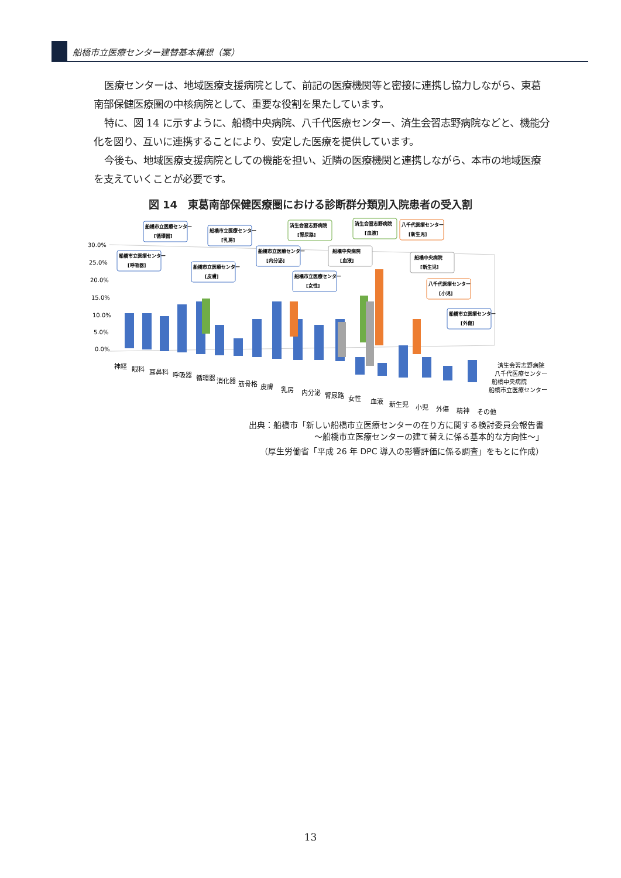船橋市立医療センター建替基本構想（案）
医療センターは、地域医療支援病院として、前記の医療機関等と密接に連携し協力しながら、東葛南部保健医療圏の中核病院として、重要な役割を果たしています。
特に、図 14 に示すように、船橋中央病院、八千代医療センター、済生会習志野病院などと、機能分化を図り、互いに連携することにより、安定した医療を提供しています。
今後も、地域医療支援病院としての機能を担い、近隣の医療機関と連携しながら、本市の地域医療を支えていくことが必要です。
図 14　東葛南部保健医療圏における診断群分類別入院患者の受入割
30.0%
25.0%
20.0%
15.0%
10.0%
5.0%
0.0%
神経
眼科
耳鼻科
呼吸器
循環器
消化器
筋骨格
皮膚
乳房
内分泌
腎尿路
女性
血液
新生児
小児
外傷
精神
その他
済生会習志野病院
八千代医療センター
船橋中央病院
船橋市立医療センター
船橋市立医療センター
[循環器]
船橋市立医療センター
[乳房]
船橋市立医療センター
[呼吸器]
船橋市立医療センター
[皮膚]
船橋市立医療センター
[内分泌]
船橋市立医療センター
[女性]
済生会習志野病院
[腎尿路]
済生会習志野病院
[血液]
八千代医療センター
[新生児]
船橋中央病院
[血液]
船橋中央病院
[新生児]
八千代医療センター
[小児]
船橋市立医療センター
[外傷]
出典：船橋市「新しい船橋市立医療センターの在り方に関する検討委員会報告書
～船橋市立医療センターの建て替えに係る基本的な方向性～」
（厚生労働省「平成 26 年 DPC 導入の影響評価に係る調査」をもとに作成）
13